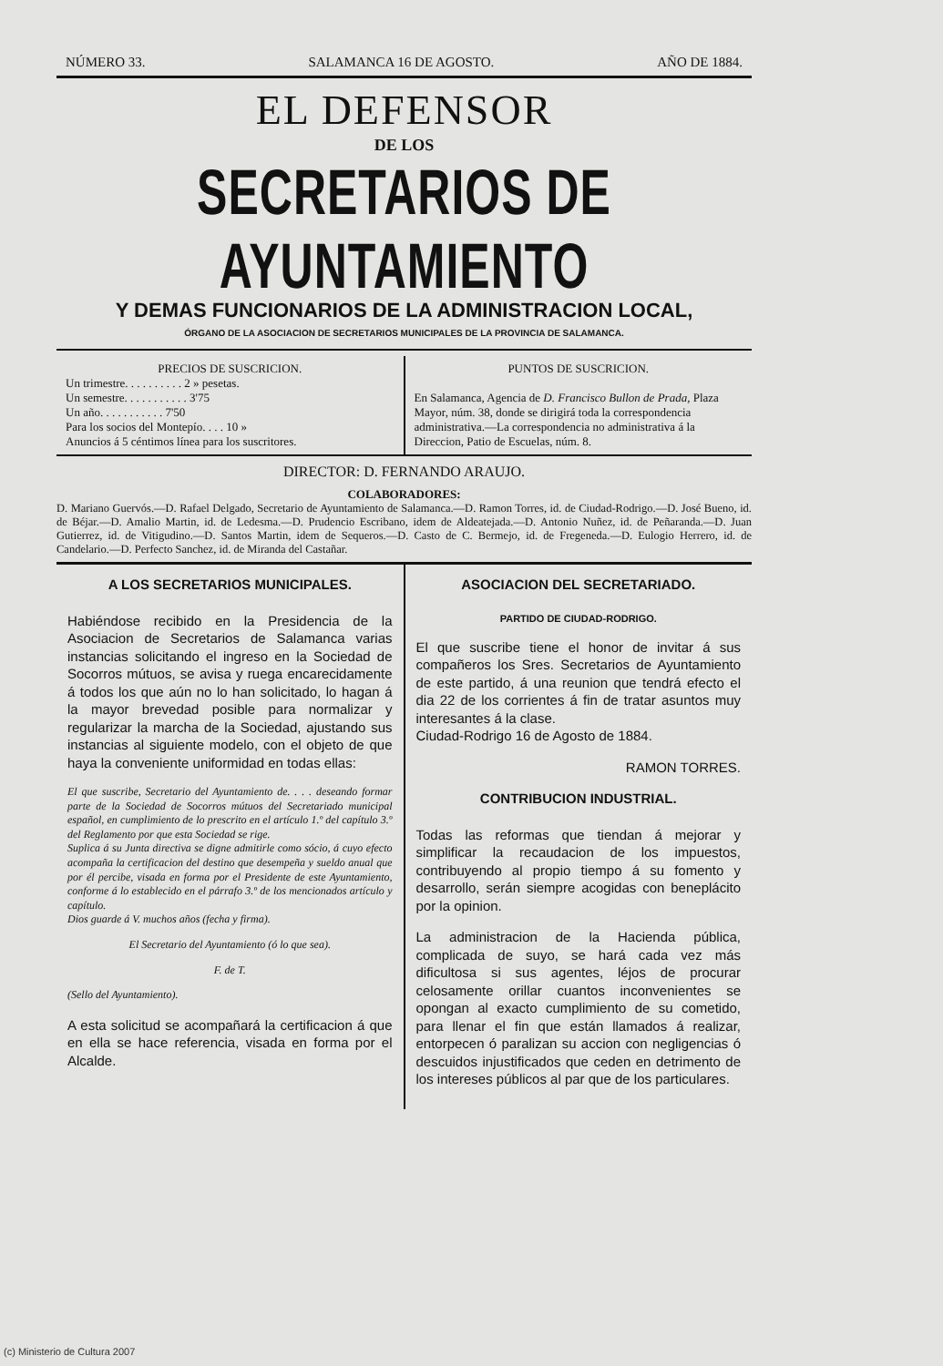NÚMERO 33. SALAMANCA 16 DE AGOSTO. AÑO DE 1884.
EL DEFENSOR
DE LOS
SECRETARIOS DE AYUNTAMIENTO
Y DEMAS FUNCIONARIOS DE LA ADMINISTRACION LOCAL,
ÓRGANO DE LA ASOCIACION DE SECRETARIOS MUNICIPALES DE LA PROVINCIA DE SALAMANCA.
PRECIOS DE SUSCRICION.
Un trimestre. . . . . . . . . . 2 » pesetas.
Un semestre. . . . . . . . . . . 3'75
Un año. . . . . . . . . . . 7'50
Para los socios del Montepío. . . . 10 »
Anuncios á 5 céntimos línea para los suscritores.
PUNTOS DE SUSCRICION.
En Salamanca, Agencia de D. Francisco Bullon de Prada, Plaza Mayor, núm. 38, donde se dirigirá toda la correspondencia administrativa.—La correspondencia no administrativa á la Direccion, Patio de Escuelas, núm. 8.
DIRECTOR: D. FERNANDO ARAUJO.
COLABORADORES:
D. Mariano Guervós.—D. Rafael Delgado, Secretario de Ayuntamiento de Salamanca.—D. Ramon Torres, id. de Ciudad-Rodrigo.—D. José Bueno, id. de Béjar.—D. Amalio Martin, id. de Ledesma.—D. Prudencio Escribano, idem de Aldeatejada.—D. Antonio Nuñez, id. de Peñaranda.—D. Juan Gutierrez, id. de Vitigudino.—D. Santos Martin, idem de Sequeros.—D. Casto de C. Bermejo, id. de Fregeneda.—D. Eulogio Herrero, id. de Candelario.—D. Perfecto Sanchez, id. de Miranda del Castañar.
A LOS SECRETARIOS MUNICIPALES.
Habiéndose recibido en la Presidencia de la Asociacion de Secretarios de Salamanca varias instancias solicitando el ingreso en la Sociedad de Socorros mútuos, se avisa y ruega encarecidamente á todos los que aún no lo han solicitado, lo hagan á la mayor brevedad posible para normalizar y regularizar la marcha de la Sociedad, ajustando sus instancias al siguiente modelo, con el objeto de que haya la conveniente uniformidad en todas ellas:
El que suscribe, Secretario del Ayuntamiento de. . . . deseando formar parte de la Sociedad de Socorros mútuos del Secretariado municipal español, en cumplimiento de lo prescrito en el artículo 1.º del capítulo 3.º del Reglamento por que esta Sociedad se rige.
Suplica á su Junta directiva se digne admitirle como sócio, á cuyo efecto acompaña la certificacion del destino que desempeña y sueldo anual que por él percibe, visada en forma por el Presidente de este Ayuntamiento, conforme á lo establecido en el párrafo 3.º de los mencionados artículo y capítulo.
Dios guarde á V. muchos años (fecha y firma).
El Secretario del Ayuntamiento (ó lo que sea).
F. de T.
(Sello del Ayuntamiento).
A esta solicitud se acompañará la certificacion á que en ella se hace referencia, visada en forma por el Alcalde.
ASOCIACION DEL SECRETARIADO.
PARTIDO DE CIUDAD-RODRIGO.
El que suscribe tiene el honor de invitar á sus compañeros los Sres. Secretarios de Ayuntamiento de este partido, á una reunion que tendrá efecto el dia 22 de los corrientes á fin de tratar asuntos muy interesantes á la clase.
Ciudad-Rodrigo 16 de Agosto de 1884.
RAMON TORRES.
CONTRIBUCION INDUSTRIAL.
Todas las reformas que tiendan á mejorar y simplificar la recaudacion de los impuestos, contribuyendo al propio tiempo á su fomento y desarrollo, serán siempre acogidas con beneplácito por la opinion.
La administracion de la Hacienda pública, complicada de suyo, se hará cada vez más dificultosa si sus agentes, léjos de procurar celosamente orillar cuantos inconvenientes se opongan al exacto cumplimiento de su cometido, para llenar el fin que están llamados á realizar, entorpecen ó paralizan su accion con negligencias ó descuidos injustificados que ceden en detrimento de los intereses públicos al par que de los particulares.
(c) Ministerio de Cultura 2007